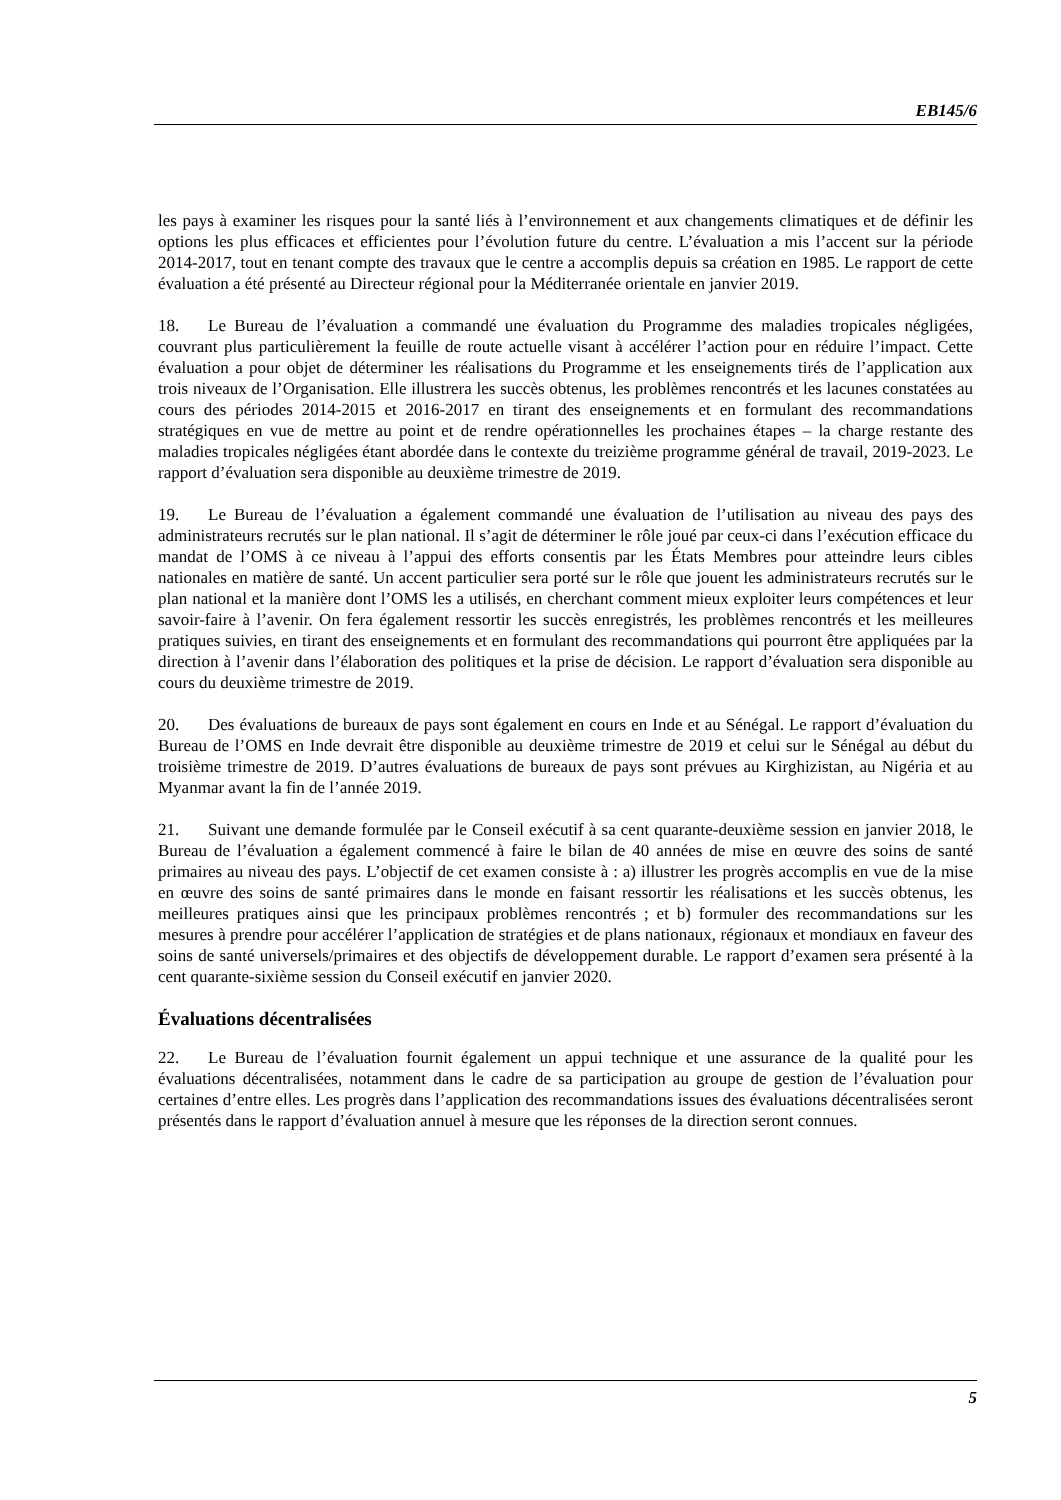EB145/6
les pays à examiner les risques pour la santé liés à l’environnement et aux changements climatiques et de définir les options les plus efficaces et efficientes pour l’évolution future du centre. L’évaluation a mis l’accent sur la période 2014-2017, tout en tenant compte des travaux que le centre a accomplis depuis sa création en 1985. Le rapport de cette évaluation a été présenté au Directeur régional pour la Méditerranée orientale en janvier 2019.
18. Le Bureau de l’évaluation a commandé une évaluation du Programme des maladies tropicales négligées, couvrant plus particulièrement la feuille de route actuelle visant à accélérer l’action pour en réduire l’impact. Cette évaluation a pour objet de déterminer les réalisations du Programme et les enseignements tirés de l’application aux trois niveaux de l’Organisation. Elle illustrera les succès obtenus, les problèmes rencontrés et les lacunes constatées au cours des périodes 2014-2015 et 2016-2017 en tirant des enseignements et en formulant des recommandations stratégiques en vue de mettre au point et de rendre opérationnelles les prochaines étapes – la charge restante des maladies tropicales négligées étant abordée dans le contexte du treizième programme général de travail, 2019-2023. Le rapport d’évaluation sera disponible au deuxième trimestre de 2019.
19. Le Bureau de l’évaluation a également commandé une évaluation de l’utilisation au niveau des pays des administrateurs recrutés sur le plan national. Il s’agit de déterminer le rôle joué par ceux-ci dans l’exécution efficace du mandat de l’OMS à ce niveau à l’appui des efforts consentis par les États Membres pour atteindre leurs cibles nationales en matière de santé. Un accent particulier sera porté sur le rôle que jouent les administrateurs recrutés sur le plan national et la manière dont l’OMS les a utilisés, en cherchant comment mieux exploiter leurs compétences et leur savoir-faire à l’avenir. On fera également ressortir les succès enregistrés, les problèmes rencontrés et les meilleures pratiques suivies, en tirant des enseignements et en formulant des recommandations qui pourront être appliquées par la direction à l’avenir dans l’élaboration des politiques et la prise de décision. Le rapport d’évaluation sera disponible au cours du deuxième trimestre de 2019.
20. Des évaluations de bureaux de pays sont également en cours en Inde et au Sénégal. Le rapport d’évaluation du Bureau de l’OMS en Inde devrait être disponible au deuxième trimestre de 2019 et celui sur le Sénégal au début du troisième trimestre de 2019. D’autres évaluations de bureaux de pays sont prévues au Kirghizistan, au Nigéria et au Myanmar avant la fin de l’année 2019.
21. Suivant une demande formulée par le Conseil exécutif à sa cent quarante-deuxième session en janvier 2018, le Bureau de l’évaluation a également commencé à faire le bilan de 40 années de mise en œuvre des soins de santé primaires au niveau des pays. L’objectif de cet examen consiste à : a) illustrer les progrès accomplis en vue de la mise en œuvre des soins de santé primaires dans le monde en faisant ressortir les réalisations et les succès obtenus, les meilleures pratiques ainsi que les principaux problèmes rencontrés ; et b) formuler des recommandations sur les mesures à prendre pour accélérer l’application de stratégies et de plans nationaux, régionaux et mondiaux en faveur des soins de santé universels/primaires et des objectifs de développement durable. Le rapport d’examen sera présenté à la cent quarante-sixième session du Conseil exécutif en janvier 2020.
Évaluations décentralisées
22. Le Bureau de l’évaluation fournit également un appui technique et une assurance de la qualité pour les évaluations décentralisées, notamment dans le cadre de sa participation au groupe de gestion de l’évaluation pour certaines d’entre elles. Les progrès dans l’application des recommandations issues des évaluations décentralisées seront présentés dans le rapport d’évaluation annuel à mesure que les réponses de la direction seront connues.
5